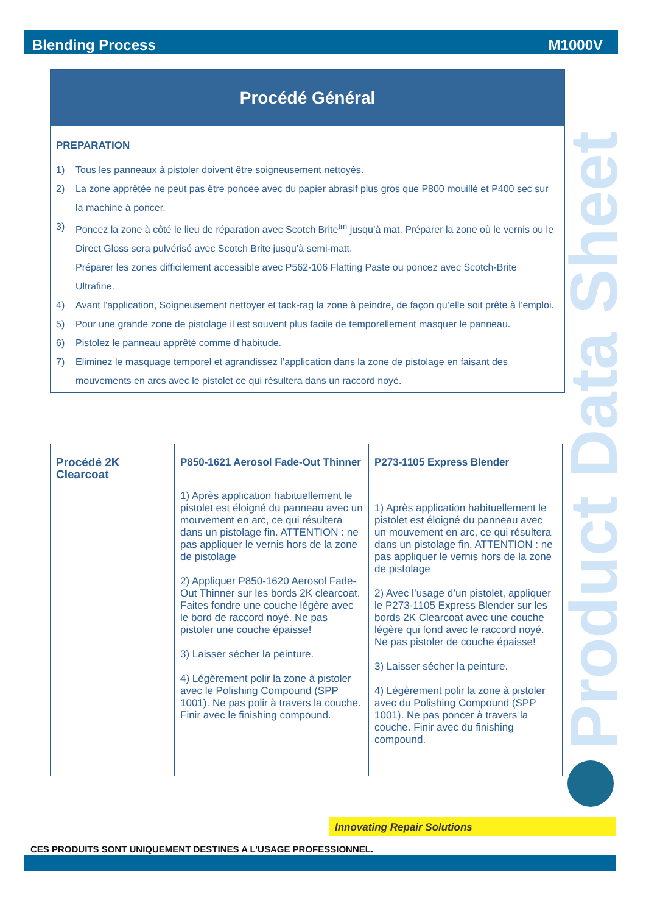Blending Process M1000V
Product Data Sheet
Procédé Général
PREPARATION
1) Tous les panneaux à pistoler doivent être soigneusement nettoyés.
2) La zone apprêtée ne peut pas être poncée avec du papier abrasif plus gros que P800 mouillé et P400 sec sur la machine à poncer.
3) Poncez la zone à côté le lieu de réparation avec Scotch Brite<sup>tm</sup> jusqu’à mat. Préparer la zone où le vernis ou le Direct Gloss sera pulvérisé avec Scotch Brite jusqu’à semi-matt.
Préparer les zones difficilement accessible avec P562-106 Flatting Paste ou poncez avec Scotch-Brite Ultrafine.
4) Avant l’application, Soigneusement nettoyer et tack-rag la zone à peindre, de façon qu’elle soit prête à l’emploi.
5) Pour une grande zone de pistolage il est souvent plus facile de temporellement masquer le panneau.
6) Pistolez le panneau apprêté comme d’habitude.
7) Eliminez le masquage temporel et agrandissez l’application dans la zone de pistolage en faisant des mouvements en arcs avec le pistolet ce qui résultera dans un raccord noyé.
| Procédé 2K Clearcoat | P850-1621 Aerosol Fade-Out Thinner 1) Après application habituellement le pistolet est éloigné du panneau avec un mouvement en arc, ce qui résultera dans un pistolage fin. ATTENTION : ne pas appliquer le vernis hors de la zone de pistolage 2) Appliquer P850-1620 Aerosol Fade-Out Thinner sur les bords 2K clearcoat. Faites fondre une couche légère avec le bord de raccord noyé. Ne pas pistoler une couche épaisse! 3) Laisser sécher la peinture. 4) Légèrement polir la zone à pistoler avec le Polishing Compound (SPP 1001). Ne pas polir à travers la couche. Finir avec le finishing compound. | P273-1105 Express Blender 1) Après application habituellement le pistolet est éloigné du panneau avec un mouvement en arc, ce qui résultera dans un pistolage fin. ATTENTION : ne pas appliquer le vernis hors de la zone de pistolage 2) Avec l’usage d’un pistolet, appliquer le P273-1105 Express Blender sur les bords 2K Clearcoat avec une couche légère qui fond avec le raccord noyé. Ne pas pistoler de couche épaisse! 3) Laisser sécher la peinture. 4) Légèrement polir la zone à pistoler avec du Polishing Compound (SPP 1001). Ne pas poncer à travers la couche. Finir avec du finishing compound. |
Innovating Repair Solutions
CES PRODUITS SONT UNIQUEMENT DESTINES A L’USAGE PROFESSIONNEL.